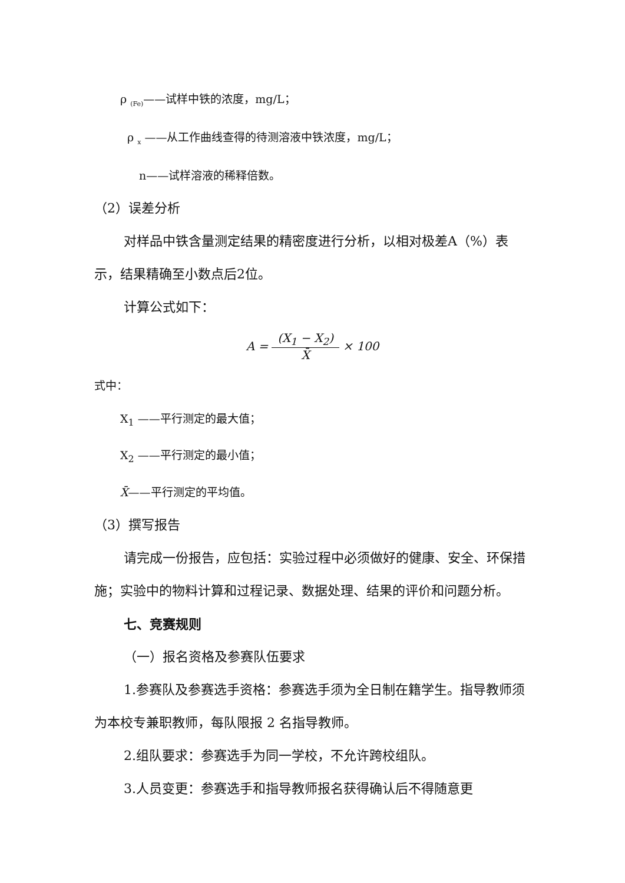ρ <sub>(Fe)</sub>——试样中铁的浓度，mg/L；
ρ <sub>x</sub> ——从工作曲线查得的待测溶液中铁浓度，mg/L；
n——试样溶液的稀释倍数。
（2）误差分析
对样品中铁含量测定结果的精密度进行分析，以相对极差A（%）表示，结果精确至小数点后2位。
计算公式如下：
A = (X<sub>1</sub> − X<sub>2</sub>) X̄ × 100
式中：
X<sub>1</sub> ——平行测定的最大值；
X<sub>2</sub> ——平行测定的最小值；
X̄——平行测定的平均值。
（3）撰写报告
请完成一份报告，应包括：实验过程中必须做好的健康、安全、环保措施；实验中的物料计算和过程记录、数据处理、结果的评价和问题分析。
七、竞赛规则
（一）报名资格及参赛队伍要求
1.参赛队及参赛选手资格：参赛选手须为全日制在籍学生。指导教师须为本校专兼职教师，每队限报 2 名指导教师。
2.组队要求：参赛选手为同一学校，不允许跨校组队。
3.人员变更：参赛选手和指导教师报名获得确认后不得随意更